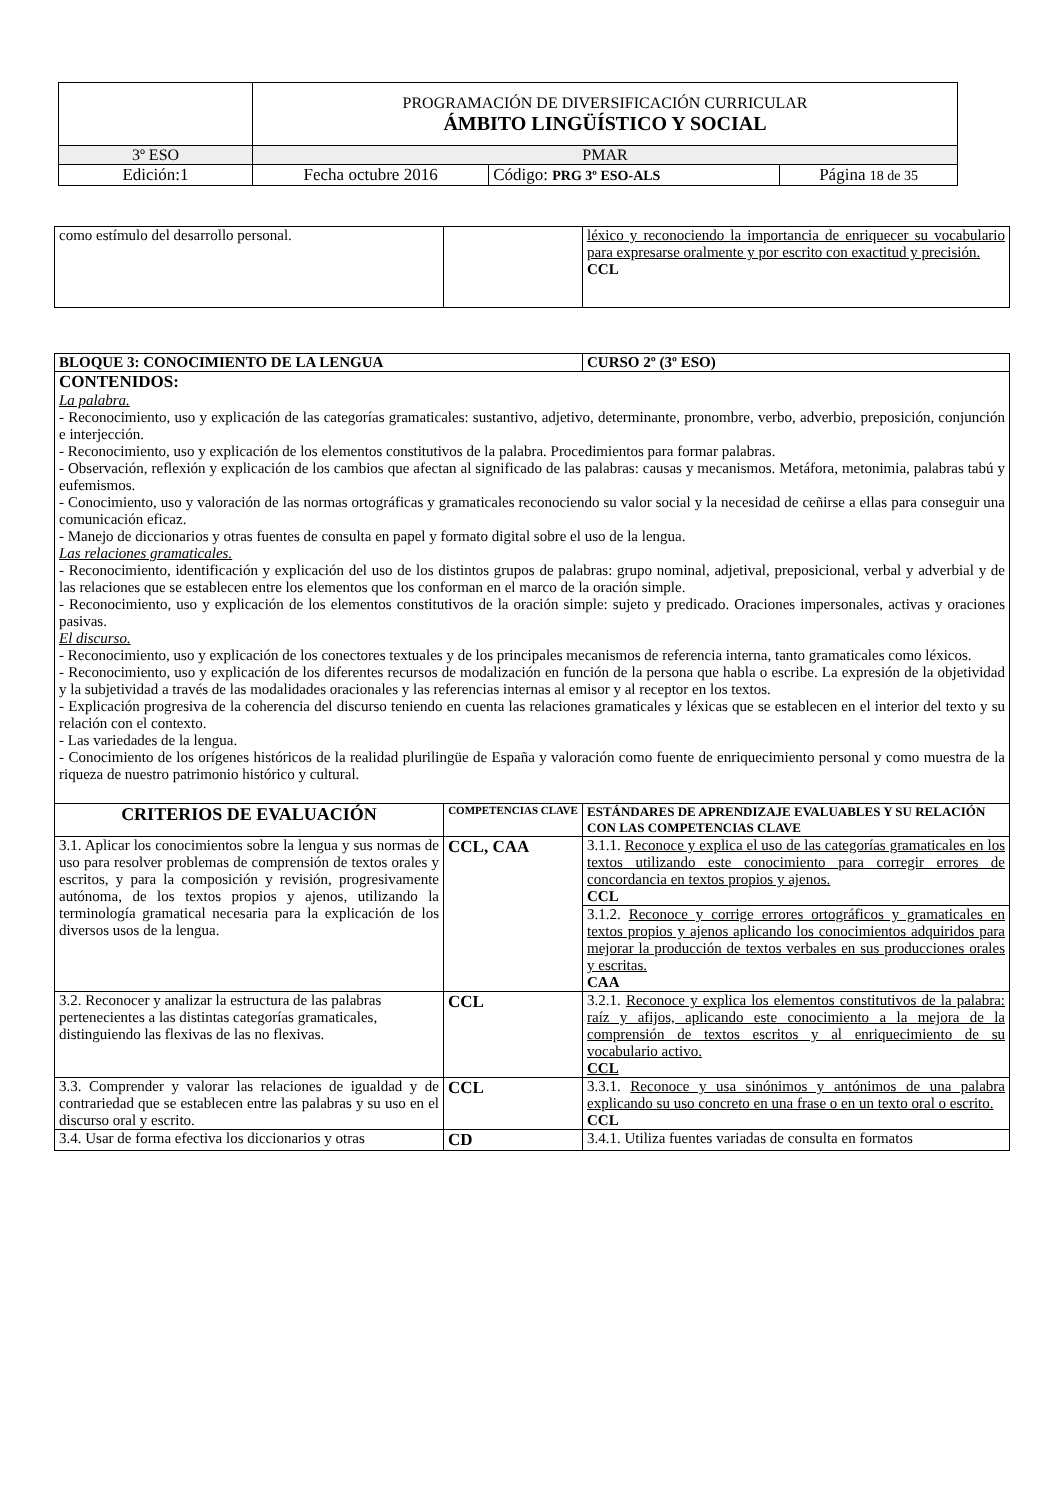| | PROGRAMACIÓN DE DIVERSIFICACIÓN CURRICULAR ÁMBITO LINGÜÍSTICO Y SOCIAL | | |
| 3º ESO | PMAR | | |
| Edición:1 | Fecha octubre 2016 | Código: PRG 3º ESO-ALS | Página 18 de 35 |
| como estímulo del desarrollo personal. | | léxico y reconociendo la importancia de enriquecer su vocabulario para expresarse oralmente y por escrito con exactitud y precisión. CCL |
| BLOQUE 3: CONOCIMIENTO DE LA LENGUA | | CURSO 2º (3º ESO) |
| CONTENIDOS: La palabra. - Reconocimiento, uso y explicación de las categorías gramaticales: sustantivo, adjetivo, determinante, pronombre, verbo, adverbio, preposición, conjunción e interjección. - Reconocimiento, uso y explicación de los elementos constitutivos de la palabra. Procedimientos para formar palabras. - Observación, reflexión y explicación de los cambios que afectan al significado de las palabras: causas y mecanismos. Metáfora, metonimia, palabras tabú y eufemismos. - Conocimiento, uso y valoración de las normas ortográficas y gramaticales reconociendo su valor social y la necesidad de ceñirse a ellas para conseguir una comunicación eficaz. - Manejo de diccionarios y otras fuentes de consulta en papel y formato digital sobre el uso de la lengua. Las relaciones gramaticales. - Reconocimiento, identificación y explicación del uso de los distintos grupos de palabras: grupo nominal, adjetival, preposicional, verbal y adverbial y de las relaciones que se establecen entre los elementos que los conforman en el marco de la oración simple. - Reconocimiento, uso y explicación de los elementos constitutivos de la oración simple: sujeto y predicado. Oraciones impersonales, activas y oraciones pasivas. El discurso. - Reconocimiento, uso y explicación de los conectores textuales y de los principales mecanismos de referencia interna, tanto gramaticales como léxicos. - Reconocimiento, uso y explicación de los diferentes recursos de modalización en función de la persona que habla o escribe. La expresión de la objetividad y la subjetividad a través de las modalidades oracionales y las referencias internas al emisor y al receptor en los textos. - Explicación progresiva de la coherencia del discurso teniendo en cuenta las relaciones gramaticales y léxicas que se establecen en el interior del texto y su relación con el contexto. - Las variedades de la lengua. - Conocimiento de los orígenes históricos de la realidad plurilingüe de España y valoración como fuente de enriquecimiento personal y como muestra de la riqueza de nuestro patrimonio histórico y cultural. | | |
| CRITERIOS DE EVALUACIÓN | COMPETENCIAS CLAVE | ESTÁNDARES DE APRENDIZAJE EVALUABLES Y SU RELACIÓN CON LAS COMPETENCIAS CLAVE |
| 3.1. Aplicar los conocimientos sobre la lengua y sus normas de uso para resolver problemas de comprensión de textos orales y escritos, y para la composición y revisión, progresivamente autónoma, de los textos propios y ajenos, utilizando la terminología gramatical necesaria para la explicación de los diversos usos de la lengua. | CCL, CAA | 3.1.1. Reconoce y explica el uso de las categorías gramaticales en los textos utilizando este conocimiento para corregir errores de concordancia en textos propios y ajenos. CCL |
| | | 3.1.2. Reconoce y corrige errores ortográficos y gramaticales en textos propios y ajenos aplicando los conocimientos adquiridos para mejorar la producción de textos verbales en sus producciones orales y escritas. CAA |
| 3.2. Reconocer y analizar la estructura de las palabras pertenecientes a las distintas categorías gramaticales, distinguiendo las flexivas de las no flexivas. | CCL | 3.2.1. Reconoce y explica los elementos constitutivos de la palabra: raíz y afijos, aplicando este conocimiento a la mejora de la comprensión de textos escritos y al enriquecimiento de su vocabulario activo. CCL |
| 3.3. Comprender y valorar las relaciones de igualdad y de contrariedad que se establecen entre las palabras y su uso en el discurso oral y escrito. | CCL | 3.3.1. Reconoce y usa sinónimos y antónimos de una palabra explicando su uso concreto en una frase o en un texto oral o escrito. CCL |
| 3.4. Usar de forma efectiva los diccionarios y otras | CD | 3.4.1. Utiliza fuentes variadas de consulta en formatos |